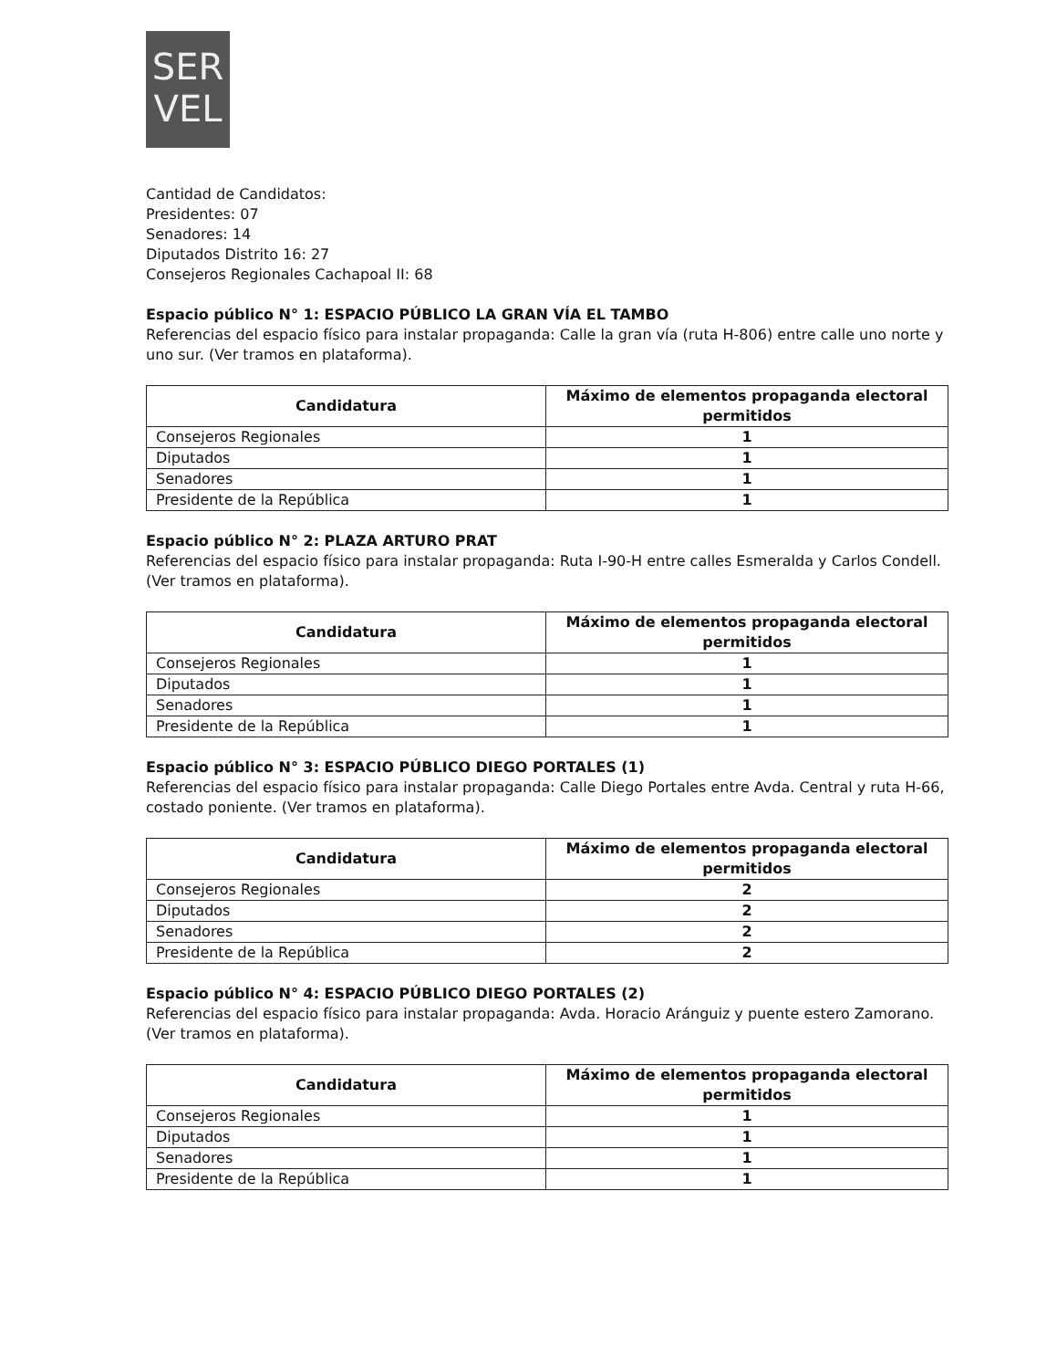SER
VEL
Cantidad de Candidatos:
Presidentes: 07
Senadores: 14
Diputados Distrito 16: 27
Consejeros Regionales Cachapoal II: 68
Espacio público N° 1: ESPACIO PÚBLICO LA GRAN VÍA EL TAMBO
Referencias del espacio físico para instalar propaganda: Calle la gran vía (ruta H-806) entre calle uno norte y uno sur. (Ver tramos en plataforma).
| Candidatura | Máximo de elementos propaganda electoral permitidos |
| --- | --- |
| Consejeros Regionales | 1 |
| Diputados | 1 |
| Senadores | 1 |
| Presidente de la República | 1 |
Espacio público N° 2: PLAZA ARTURO PRAT
Referencias del espacio físico para instalar propaganda: Ruta I-90-H entre calles Esmeralda y Carlos Condell. (Ver tramos en plataforma).
| Candidatura | Máximo de elementos propaganda electoral permitidos |
| --- | --- |
| Consejeros Regionales | 1 |
| Diputados | 1 |
| Senadores | 1 |
| Presidente de la República | 1 |
Espacio público N° 3: ESPACIO PÚBLICO DIEGO PORTALES (1)
Referencias del espacio físico para instalar propaganda: Calle Diego Portales entre Avda. Central y ruta H-66, costado poniente. (Ver tramos en plataforma).
| Candidatura | Máximo de elementos propaganda electoral permitidos |
| --- | --- |
| Consejeros Regionales | 2 |
| Diputados | 2 |
| Senadores | 2 |
| Presidente de la República | 2 |
Espacio público N° 4: ESPACIO PÚBLICO DIEGO PORTALES (2)
Referencias del espacio físico para instalar propaganda: Avda. Horacio Aránguiz y puente estero Zamorano. (Ver tramos en plataforma).
| Candidatura | Máximo de elementos propaganda electoral permitidos |
| --- | --- |
| Consejeros Regionales | 1 |
| Diputados | 1 |
| Senadores | 1 |
| Presidente de la República | 1 |